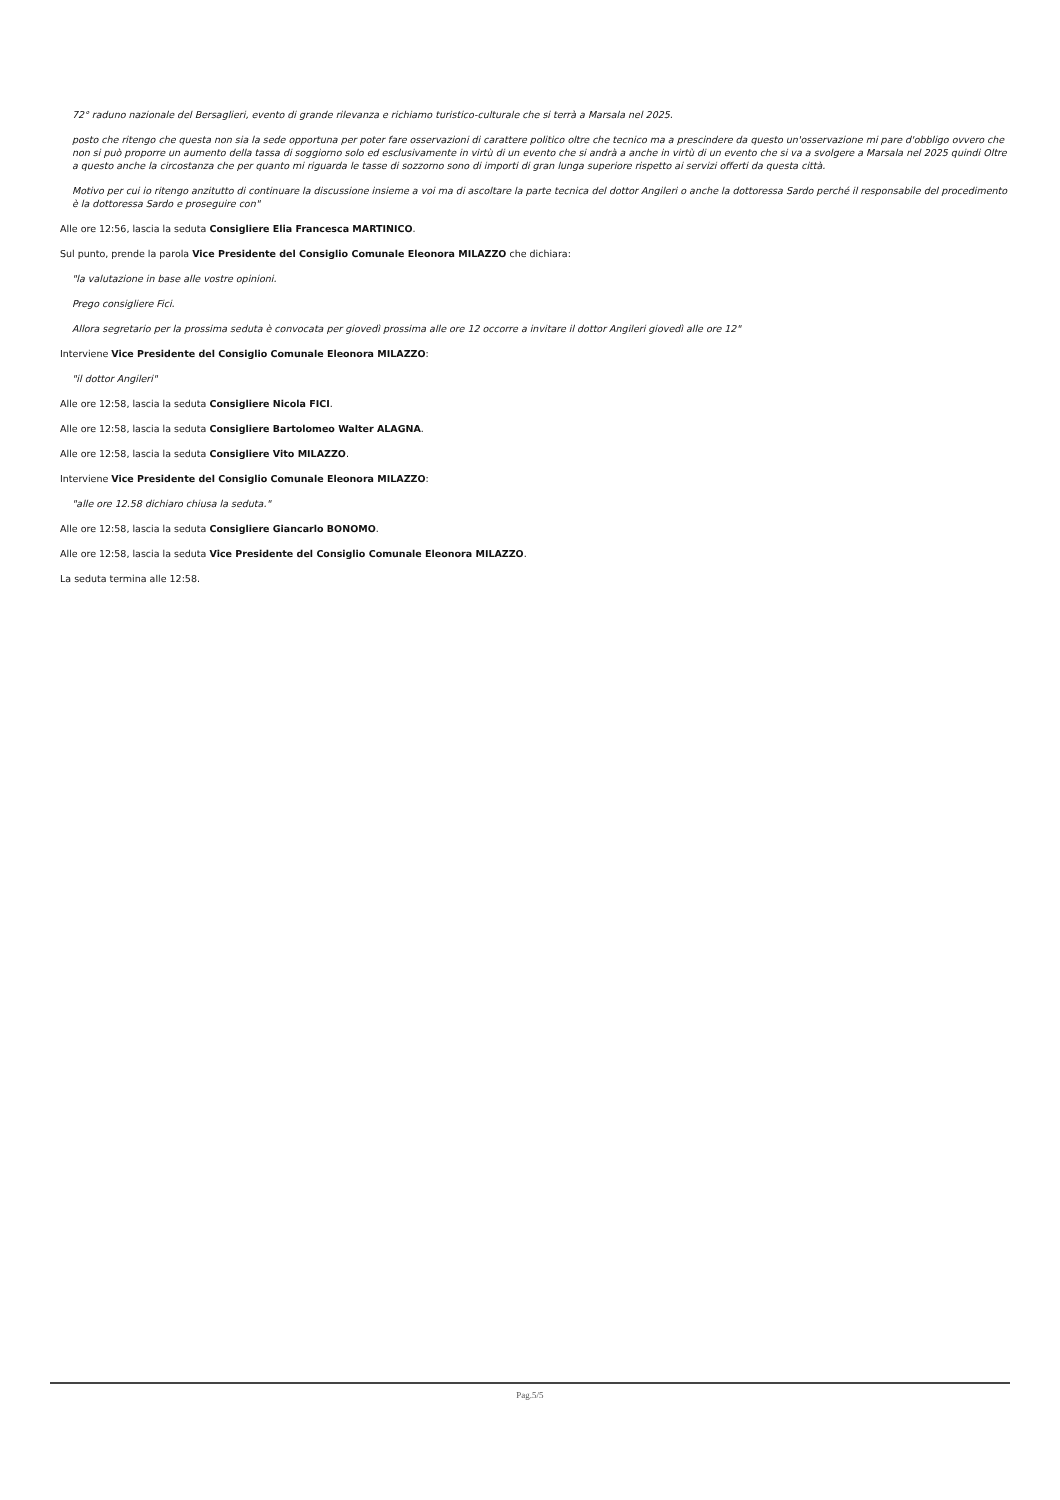72° raduno nazionale del Bersaglieri, evento di grande rilevanza e richiamo turistico-culturale che si terrà a Marsala nel 2025.
posto che ritengo che questa non sia la sede opportuna per poter fare osservazioni di carattere politico oltre che tecnico ma a prescindere da questo un'osservazione mi pare d'obbligo ovvero che non si può proporre un aumento della tassa di soggiorno solo ed esclusivamente in virtù di un evento che si andrà a anche in virtù di un evento che si va a svolgere a Marsala nel 2025 quindi Oltre a questo anche la circostanza che per quanto mi riguarda le tasse di sozzorno sono di importi di gran lunga superiore rispetto ai servizi offerti da questa città.
Motivo per cui io ritengo anzitutto di continuare la discussione insieme a voi ma di ascoltare la parte tecnica del dottor Angileri o anche la dottoressa Sardo perché il responsabile del procedimento è la dottoressa Sardo e proseguire con"
Alle ore 12:56, lascia la seduta Consigliere Elia Francesca MARTINICO.
Sul punto, prende la parola Vice Presidente del Consiglio Comunale Eleonora MILAZZO che dichiara:
"la valutazione in base alle vostre opinioni.
Prego consigliere Fici.
Allora segretario per la prossima seduta è convocata per giovedì prossima alle ore 12 occorre a invitare il dottor Angileri giovedì alle ore 12"
Interviene Vice Presidente del Consiglio Comunale Eleonora MILAZZO:
"il dottor Angileri"
Alle ore 12:58, lascia la seduta Consigliere Nicola FICI.
Alle ore 12:58, lascia la seduta Consigliere Bartolomeo Walter ALAGNA.
Alle ore 12:58, lascia la seduta Consigliere Vito MILAZZO.
Interviene Vice Presidente del Consiglio Comunale Eleonora MILAZZO:
"alle ore 12.58 dichiaro chiusa la seduta."
Alle ore 12:58, lascia la seduta Consigliere Giancarlo BONOMO.
Alle ore 12:58, lascia la seduta Vice Presidente del Consiglio Comunale Eleonora MILAZZO.
La seduta termina alle 12:58.
Pag.5/5